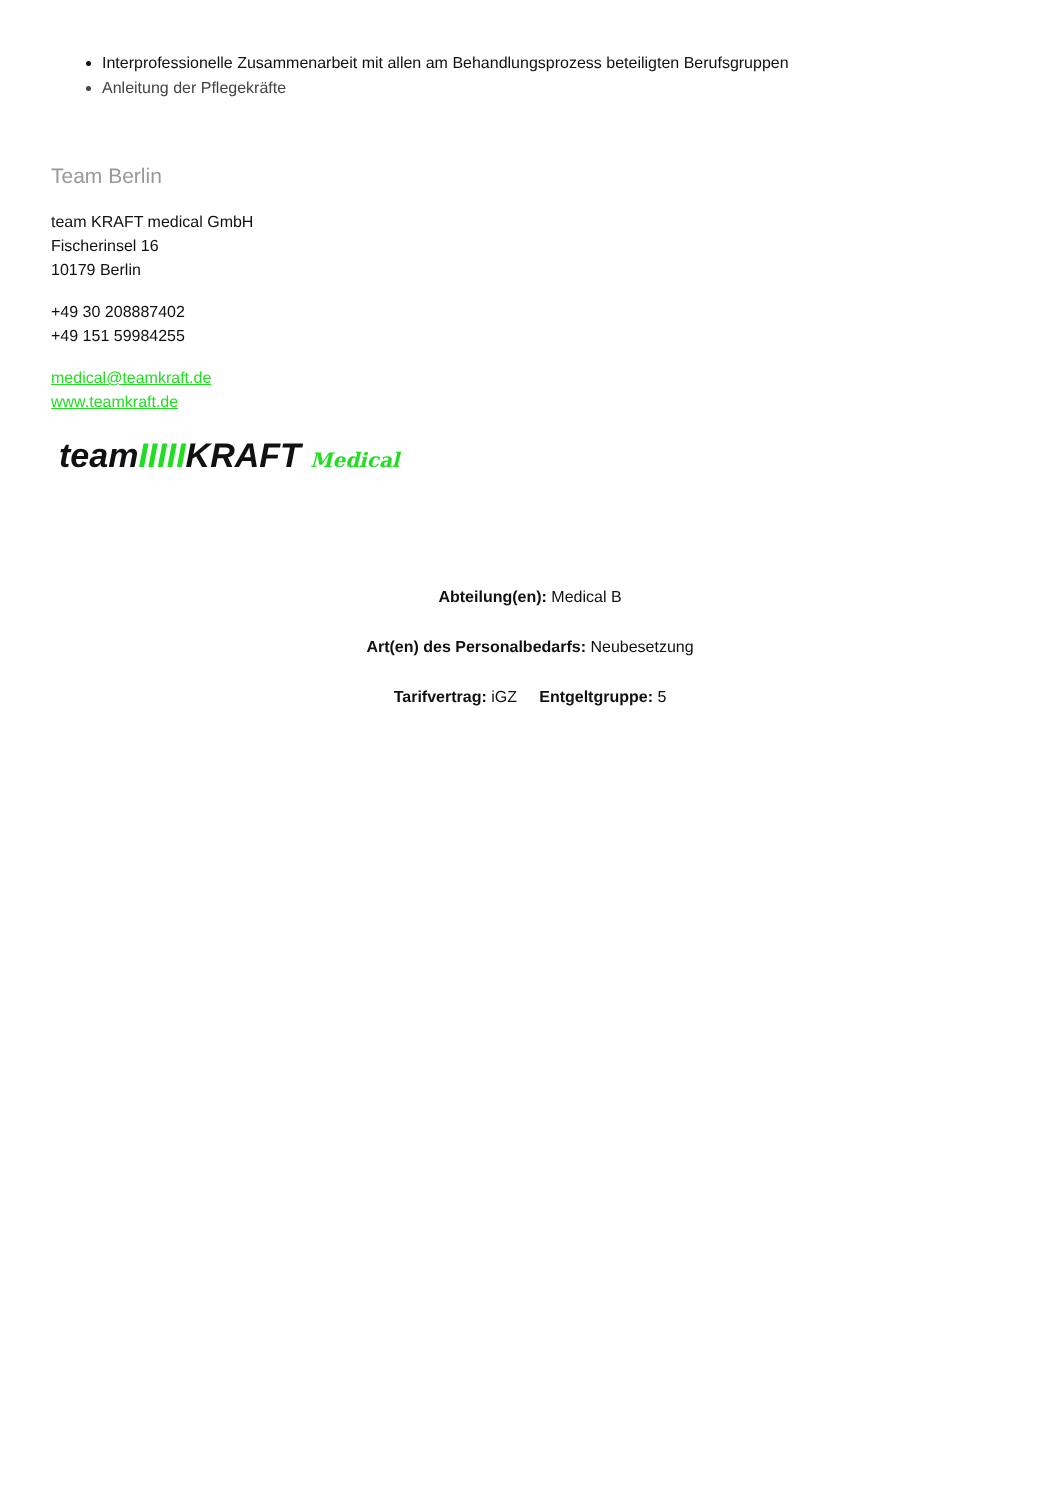Interprofessionelle Zusammenarbeit mit allen am Behandlungsprozess beteiligten Berufsgruppen
Anleitung der Pflegekräfte
Team Berlin
team KRAFT medical GmbH
Fischerinsel 16
10179 Berlin
+49 30 208887402
+49 151 59984255
medical@teamkraft.de
www.teamkraft.de
teamIIIIIKRAFT Medical
Abteilung(en): Medical B
Art(en) des Personalbedarfs: Neubesetzung
Tarifvertrag: iGZ Entgeltgruppe: 5